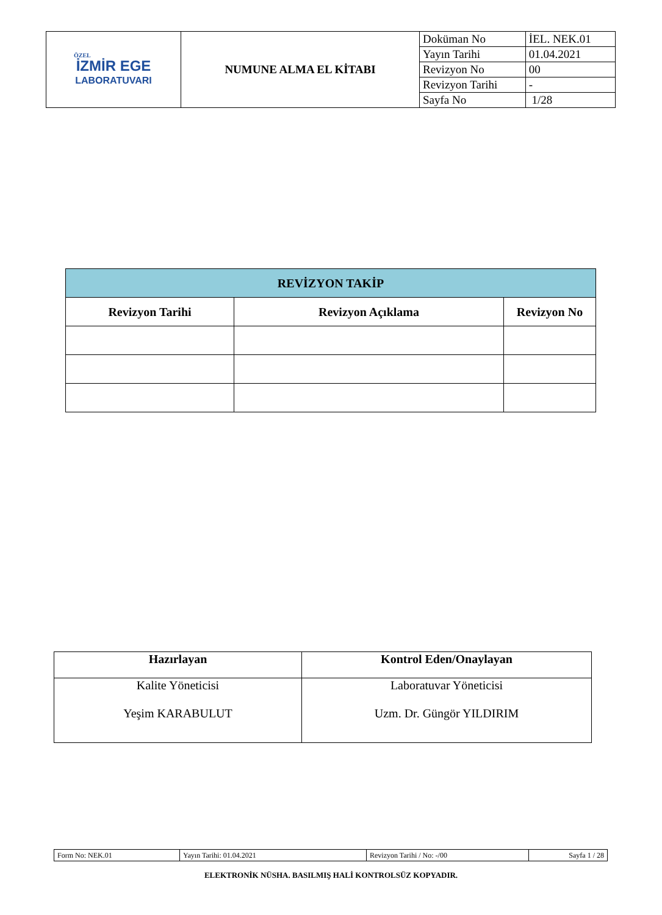| ÖZEL İZMİR EGE LABORATUVARI | NUMUNE ALMA EL KİTABI | Doküman No | İEL. NEK.01 |
| | | Yayın Tarihi | 01.04.2021 |
| | | Revizyon No | 00 |
| | | Revizyon Tarihi | - |
| | | Sayfa No | 1/28 |
| REVİZYON TAKİP | | |
| --- | --- | --- |
| Revizyon Tarihi | Revizyon Açıklama | Revizyon No |
| Hazırlayan | Kontrol Eden/Onaylayan |
| Kalite Yöneticisi Yeşim KARABULUT | Laboratuvar Yöneticisi Uzm. Dr. Güngör YILDIRIM |
| Form No: NEK.01 | Yayın Tarihi: 01.04.2021 | Revizyon Tarihi / No: -/00 | Sayfa 1 / 28 |
ELEKTRONİK NÜSHA. BASILMIŞ HALİ KONTROLSÜZ KOPYADIR.